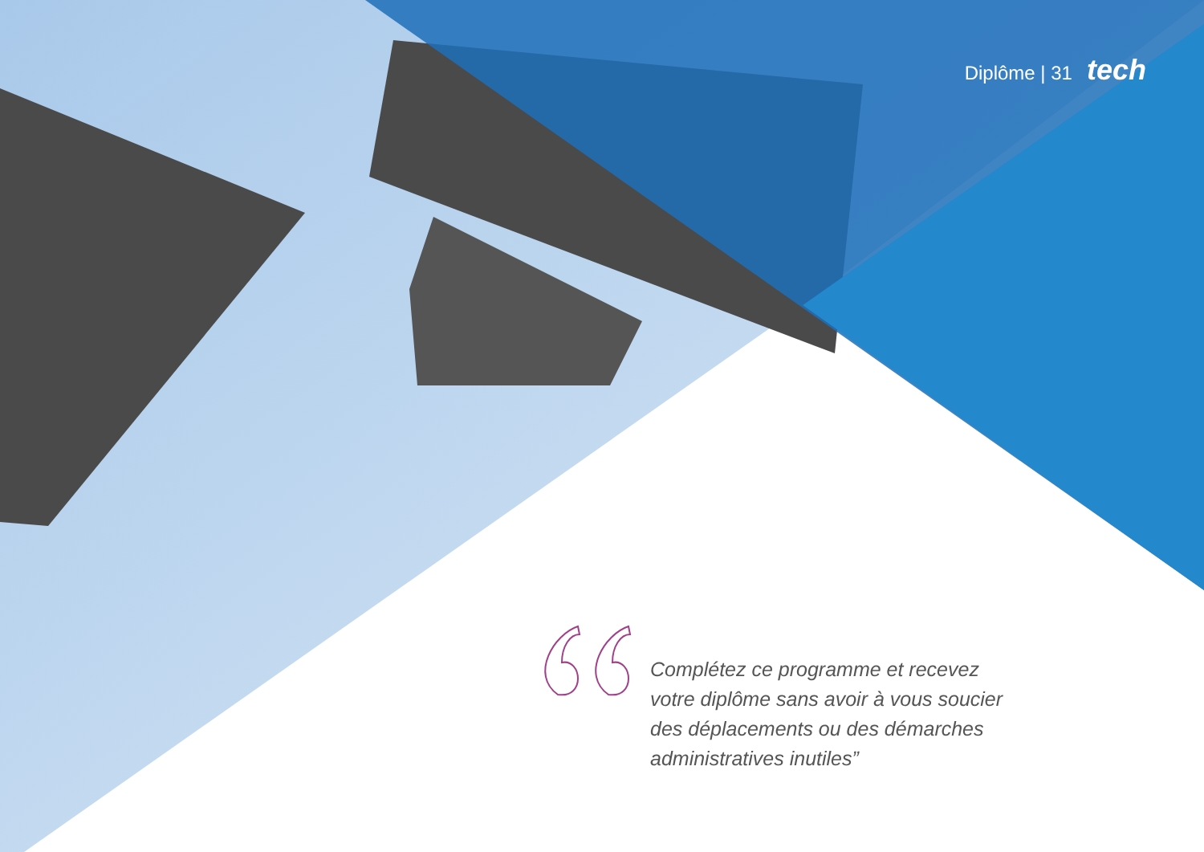Diplôme | 31 tech
Complétez ce programme et recevez votre diplôme sans avoir à vous soucier des déplacements ou des démarches administratives inutiles”